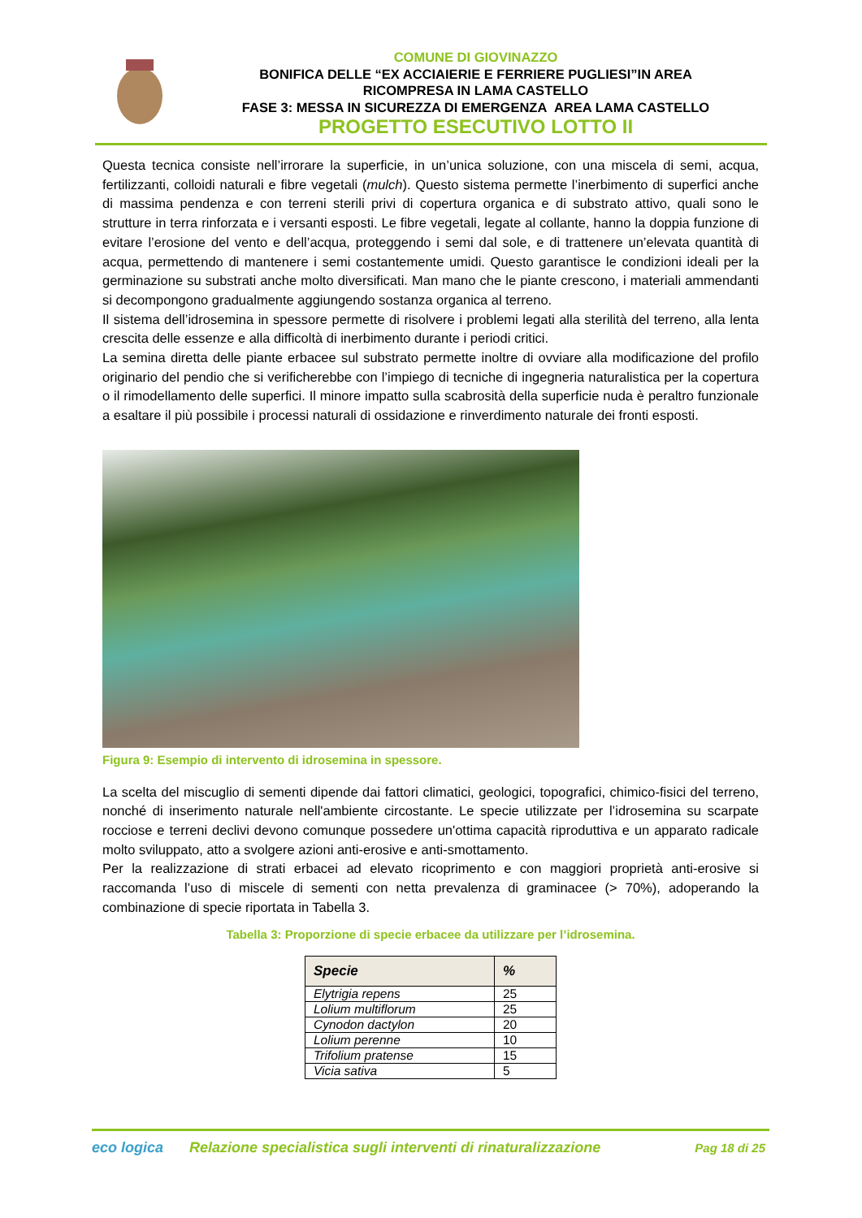COMUNE DI GIOVINAZZO
BONIFICA DELLE “EX ACCIAIERIE E FERRIERE PUGLIESI”IN AREA
RICOMPRESA IN LAMA CASTELLO
FASE 3: MESSA IN SICUREZZA DI EMERGENZA AREA LAMA CASTELLO
PROGETTO ESECUTIVO LOTTO II
Questa tecnica consiste nell’irrorare la superficie, in un’unica soluzione, con una miscela di semi, acqua, fertilizzanti, colloidi naturali e fibre vegetali (mulch). Questo sistema permette l’inerbimento di superfici anche di massima pendenza e con terreni sterili privi di copertura organica e di substrato attivo, quali sono le strutture in terra rinforzata e i versanti esposti. Le fibre vegetali, legate al collante, hanno la doppia funzione di evitare l’erosione del vento e dell’acqua, proteggendo i semi dal sole, e di trattenere un’elevata quantità di acqua, permettendo di mantenere i semi costantemente umidi. Questo garantisce le condizioni ideali per la germinazione su substrati anche molto diversificati. Man mano che le piante crescono, i materiali ammendanti si decompongono gradualmente aggiungendo sostanza organica al terreno.
Il sistema dell’idrosemina in spessore permette di risolvere i problemi legati alla sterilità del terreno, alla lenta crescita delle essenze e alla difficoltà di inerbimento durante i periodi critici.
La semina diretta delle piante erbacee sul substrato permette inoltre di ovviare alla modificazione del profilo originario del pendio che si verificherebbe con l’impiego di tecniche di ingegneria naturalistica per la copertura o il rimodellamento delle superfici. Il minore impatto sulla scabrosità della superficie nuda è peraltro funzionale a esaltare il più possibile i processi naturali di ossidazione e rinverdimento naturale dei fronti esposti.
Figura 9: Esempio di intervento di idrosemina in spessore.
La scelta del miscuglio di sementi dipende dai fattori climatici, geologici, topografici, chimico-fisici del terreno, nonché di inserimento naturale nell'ambiente circostante. Le specie utilizzate per l’idrosemina su scarpate rocciose e terreni declivi devono comunque possedere un'ottima capacità riproduttiva e un apparato radicale molto sviluppato, atto a svolgere azioni anti-erosive e anti-smottamento.
Per la realizzazione di strati erbacei ad elevato ricoprimento e con maggiori proprietà anti-erosive si raccomanda l’uso di miscele di sementi con netta prevalenza di graminacee (> 70%), adoperando la combinazione di specie riportata in Tabella 3.
Tabella 3: Proporzione di specie erbacee da utilizzare per l’idrosemina.
| Specie | % |
| --- | --- |
| Elytrigia repens | 25 |
| Lolium multiflorum | 25 |
| Cynodon dactylon | 20 |
| Lolium perenne | 10 |
| Trifolium pratense | 15 |
| Vicia sativa | 5 |
eco logica
Relazione specialistica sugli interventi di rinaturalizzazione
Pag 18 di 25